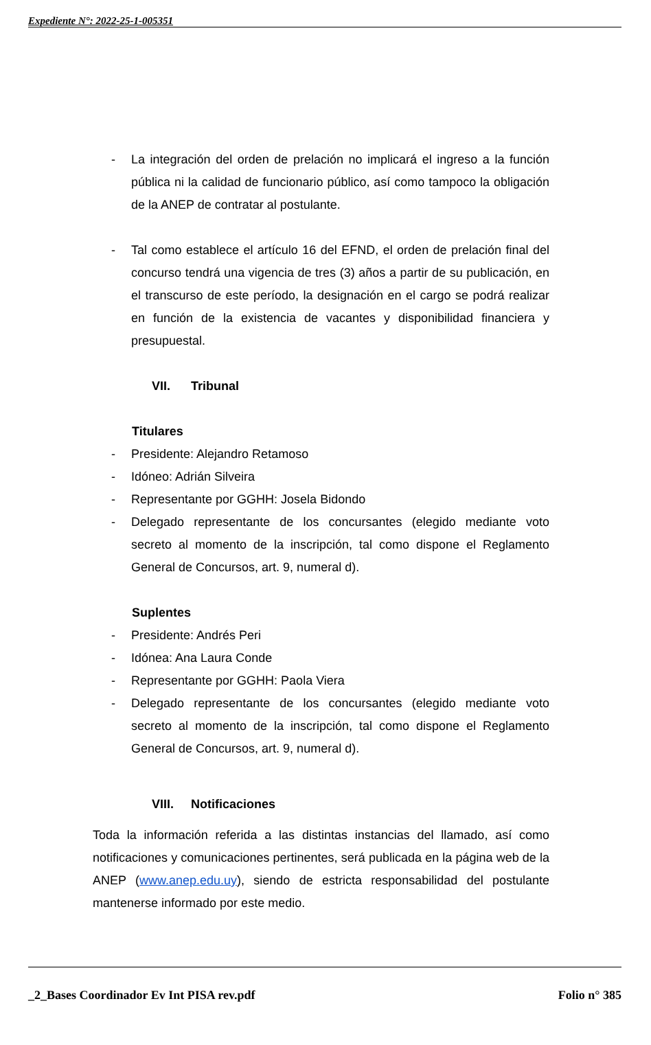Expediente N°: 2022-25-1-005351
- La integración del orden de prelación no implicará el ingreso a la función pública ni la calidad de funcionario público, así como tampoco la obligación de la ANEP de contratar al postulante.
- Tal como establece el artículo 16 del EFND, el orden de prelación final del concurso tendrá una vigencia de tres (3) años a partir de su publicación, en el transcurso de este período, la designación en el cargo se podrá realizar en función de la existencia de vacantes y disponibilidad financiera y presupuestal.
VII. Tribunal
Titulares
- Presidente: Alejandro Retamoso
- Idóneo: Adrián Silveira
- Representante por GGHH: Josela Bidondo
- Delegado representante de los concursantes (elegido mediante voto secreto al momento de la inscripción, tal como dispone el Reglamento General de Concursos, art. 9, numeral d).
Suplentes
- Presidente: Andrés Peri
- Idónea: Ana Laura Conde
- Representante por GGHH: Paola Viera
- Delegado representante de los concursantes (elegido mediante voto secreto al momento de la inscripción, tal como dispone el Reglamento General de Concursos, art. 9, numeral d).
VIII. Notificaciones
Toda la información referida a las distintas instancias del llamado, así como notificaciones y comunicaciones pertinentes, será publicada en la página web de la ANEP (www.anep.edu.uy), siendo de estricta responsabilidad del postulante mantenerse informado por este medio.
_2_Bases Coordinador Ev Int PISA rev.pdf Folio n° 385